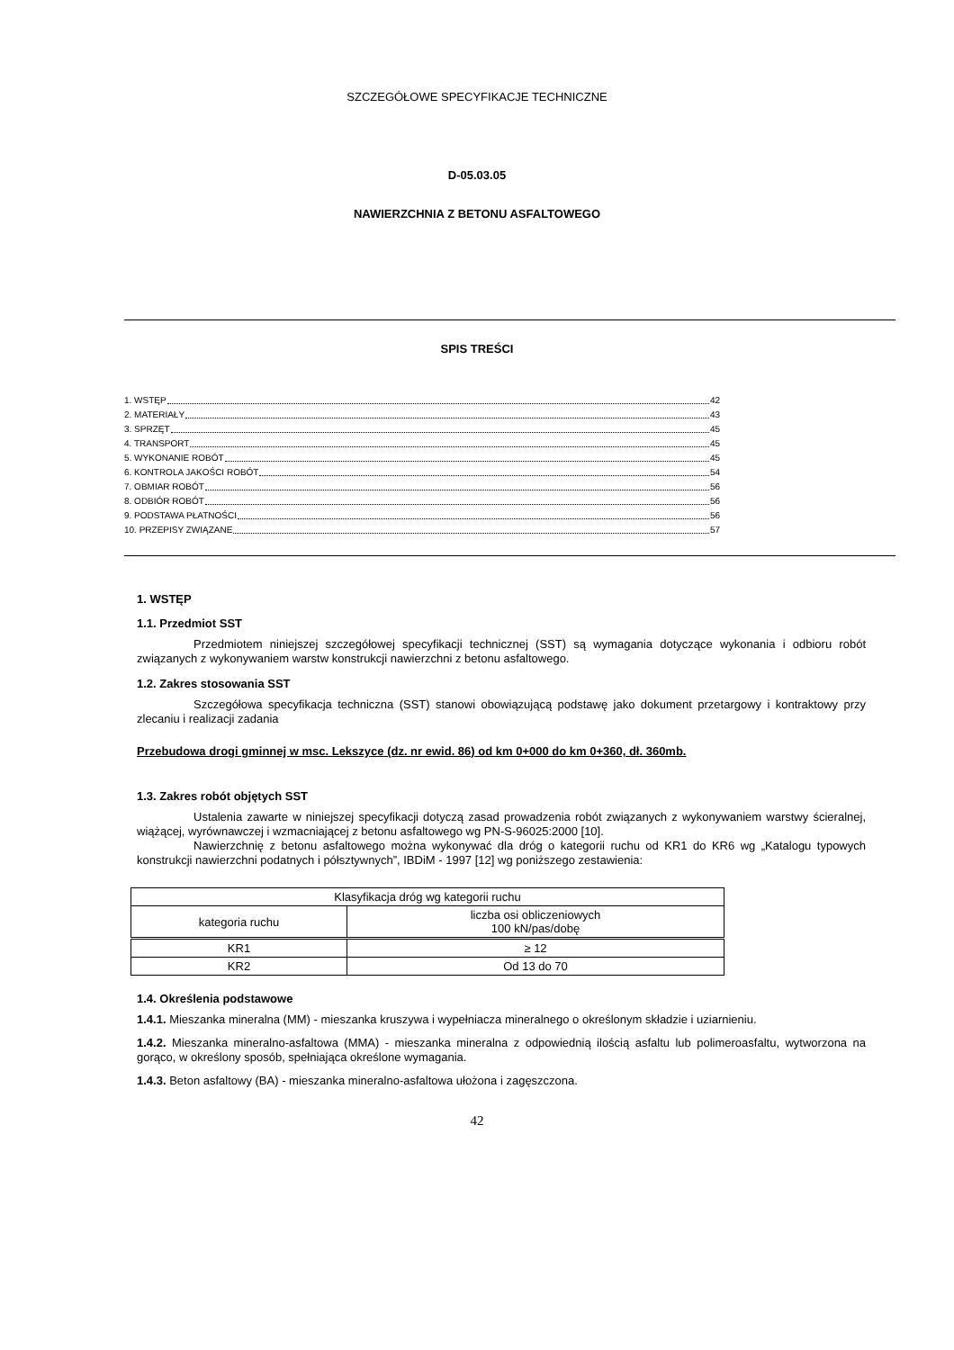SZCZEGÓŁOWE SPECYFIKACJE TECHNICZNE
D-05.03.05
NAWIERZCHNIA Z BETONU ASFALTOWEGO
SPIS TREŚCI
1. WSTĘP 42
2. MATERIAŁY 43
3. SPRZĘT 45
4. TRANSPORT 45
5. WYKONANIE ROBÓT 45
6. KONTROLA JAKOŚCI ROBÓT 54
7. OBMIAR ROBÓT 56
8. ODBIÓR ROBÓT 56
9. PODSTAWA PŁATNOŚCI 56
10. PRZEPISY ZWIĄZANE 57
1. WSTĘP
1.1. Przedmiot SST
Przedmiotem niniejszej szczegółowej specyfikacji technicznej (SST) są wymagania dotyczące wykonania i odbioru robót związanych z wykonywaniem warstw konstrukcji nawierzchni z betonu asfaltowego.
1.2. Zakres stosowania SST
Szczegółowa specyfikacja techniczna (SST) stanowi obowiązującą podstawę jako dokument przetargowy i kontraktowy przy zlecaniu i realizacji zadania
Przebudowa drogi gminnej w msc. Lekszyce (dz. nr ewid. 86) od km 0+000 do km 0+360, dł. 360mb.
1.3. Zakres robót objętych SST
Ustalenia zawarte w niniejszej specyfikacji dotyczą zasad prowadzenia robót związanych z wykonywaniem warstwy ścieralnej, wiążącej, wyrównawczej i wzmacniającej z betonu asfaltowego wg PN-S-96025:2000 [10].
Nawierzchnię z betonu asfaltowego można wykonywać dla dróg o kategorii ruchu od KR1 do KR6 wg „Katalogu typowych konstrukcji nawierzchni podatnych i półsztywnych”, IBDiM - 1997 [12] wg poniższego zestawienia:
| Klasyfikacja dróg wg kategorii ruchu | |
| kategoria ruchu | liczba osi obliczeniowych 100 kN/pas/dobę |
| KR1 | ≥ 12 |
| KR2 | Od 13 do 70 |
1.4. Określenia podstawowe
1.4.1. Mieszanka mineralna (MM) - mieszanka kruszywa i wypełniacza mineralnego o określonym składzie i uziarnieniu.
1.4.2. Mieszanka mineralno-asfaltowa (MMA) - mieszanka mineralna z odpowiednią ilością asfaltu lub polimeroasfaltu, wytworzona na gorąco, w określony sposób, spełniająca określone wymagania.
1.4.3. Beton asfaltowy (BA) - mieszanka mineralno-asfaltowa ułożona i zagęszczona.
42